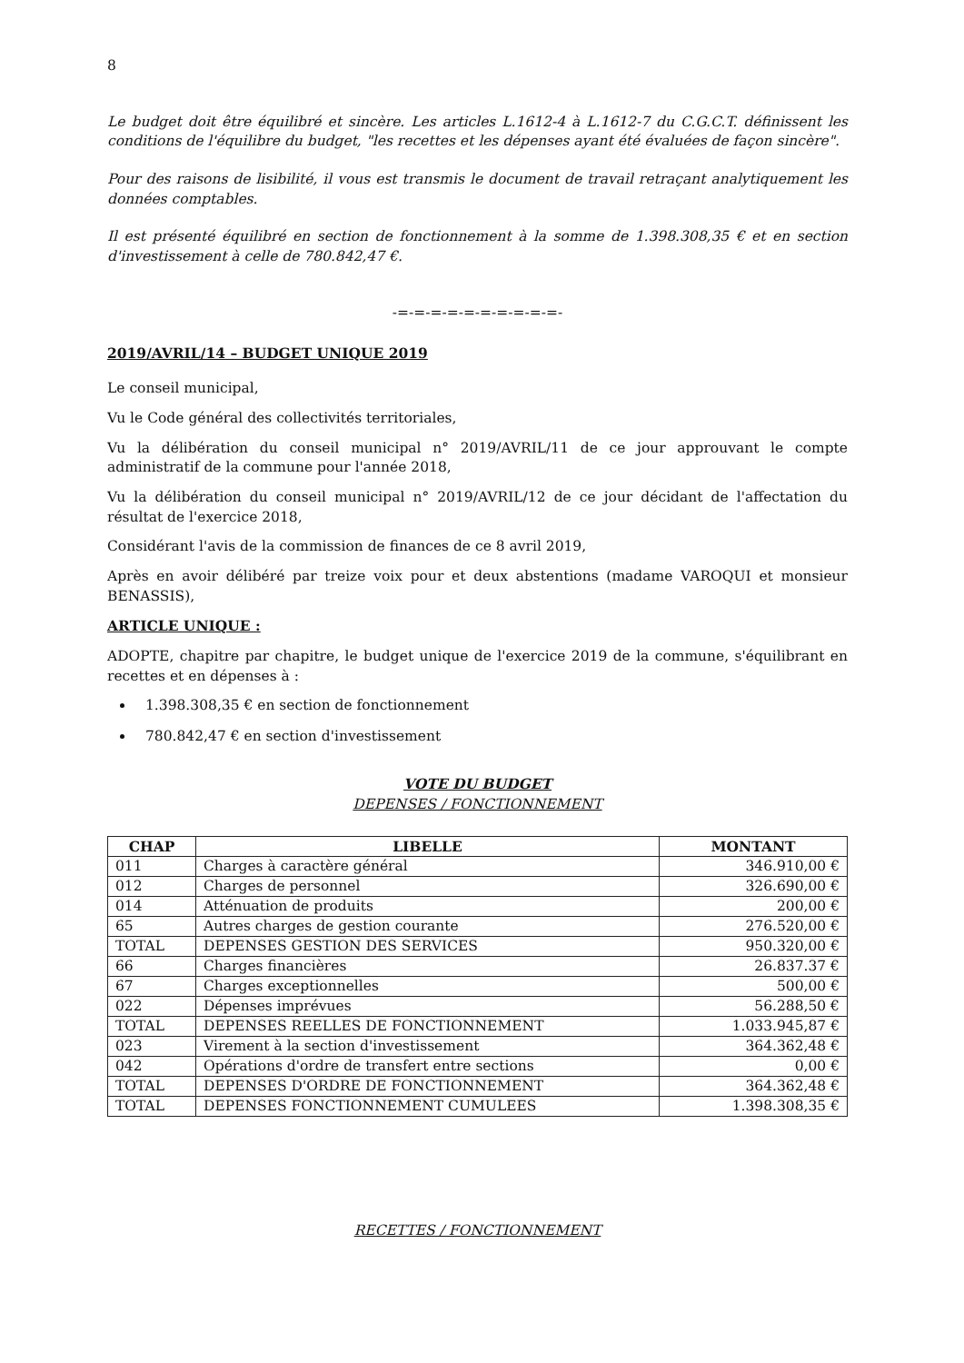8
Le budget doit être équilibré et sincère. Les articles L.1612-4 à L.1612-7 du C.G.C.T. définissent les conditions de l'équilibre du budget, "les recettes et les dépenses ayant été évaluées de façon sincère".
Pour des raisons de lisibilité, il vous est transmis le document de travail retraçant analytiquement les données comptables.
Il est présenté équilibré en section de fonctionnement à la somme de 1.398.308,35 € et en section d'investissement à celle de 780.842,47 €.
-=-=-=-=-=-=-=-=-=-=-
2019/AVRIL/14 – BUDGET UNIQUE 2019
Le conseil municipal,
Vu le Code général des collectivités territoriales,
Vu la délibération du conseil municipal n° 2019/AVRIL/11 de ce jour approuvant le compte administratif de la commune pour l'année 2018,
Vu la délibération du conseil municipal n° 2019/AVRIL/12 de ce jour décidant de l'affectation du résultat de l'exercice 2018,
Considérant l'avis de la commission de finances de ce 8 avril 2019,
Après en avoir délibéré par treize voix pour et deux abstentions (madame VAROQUI et monsieur BENASSIS),
ARTICLE UNIQUE :
ADOPTE, chapitre par chapitre, le budget unique de l'exercice 2019 de la commune, s'équilibrant en recettes et en dépenses à :
1.398.308,35 € en section de fonctionnement
780.842,47 € en section d'investissement
VOTE DU BUDGET
DEPENSES / FONCTIONNEMENT
| CHAP | LIBELLE | MONTANT |
| --- | --- | --- |
| 011 | Charges à caractère général | 346.910,00 € |
| 012 | Charges de personnel | 326.690,00 € |
| 014 | Atténuation de produits | 200,00 € |
| 65 | Autres charges de gestion courante | 276.520,00 € |
| TOTAL | DEPENSES GESTION DES SERVICES | 950.320,00 € |
| 66 | Charges financières | 26.837.37 € |
| 67 | Charges exceptionnelles | 500,00 € |
| 022 | Dépenses imprévues | 56.288,50 € |
| TOTAL | DEPENSES REELLES DE FONCTIONNEMENT | 1.033.945,87 € |
| 023 | Virement à la section d'investissement | 364.362,48 € |
| 042 | Opérations d'ordre de transfert entre sections | 0,00 € |
| TOTAL | DEPENSES D'ORDRE DE FONCTIONNEMENT | 364.362,48 € |
| TOTAL | DEPENSES FONCTIONNEMENT CUMULEES | 1.398.308,35 € |
RECETTES / FONCTIONNEMENT